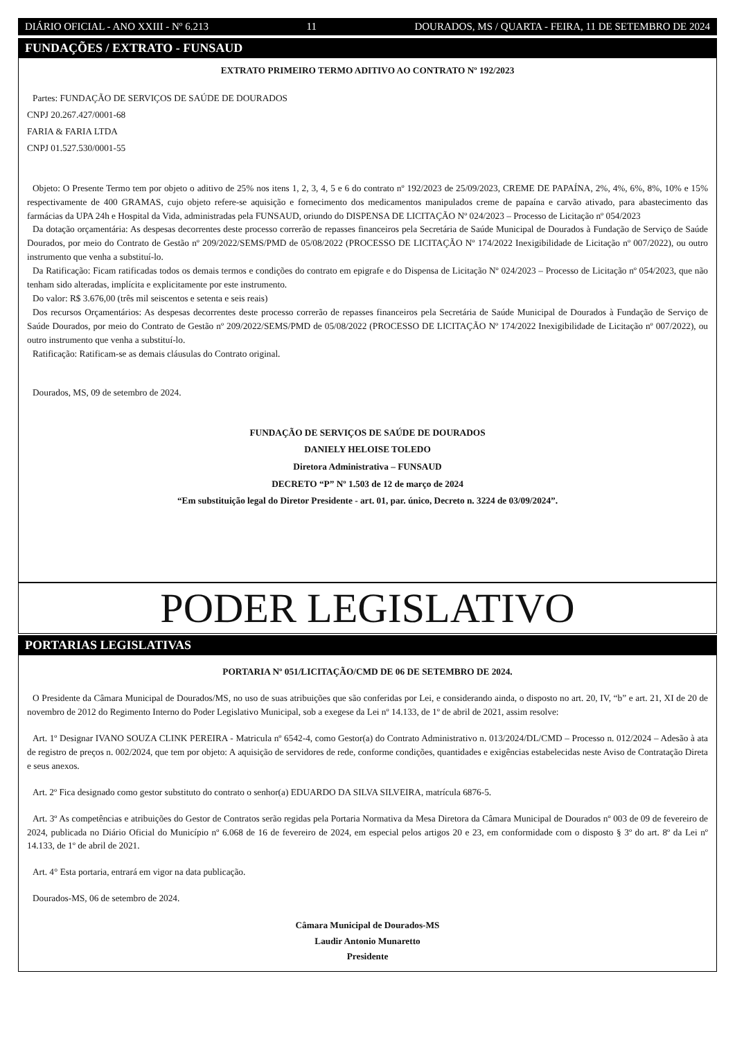DIÁRIO OFICIAL - ANO XXIII - Nº 6.213 11 DOURADOS, MS / QUARTA - FEIRA, 11 DE SETEMBRO DE 2024
FUNDAÇÕES / EXTRATO - FUNSAUD
EXTRATO PRIMEIRO TERMO ADITIVO AO CONTRATO Nº 192/2023
Partes: FUNDAÇÃO DE SERVIÇOS DE SAÚDE DE DOURADOS
CNPJ 20.267.427/0001-68
FARIA & FARIA LTDA
CNPJ 01.527.530/0001-55
Objeto: O Presente Termo tem por objeto o aditivo de 25% nos itens 1, 2, 3, 4, 5 e 6 do contrato nº 192/2023 de 25/09/2023, CREME DE PAPAÍNA, 2%, 4%, 6%, 8%, 10% e 15% respectivamente de 400 GRAMAS, cujo objeto refere-se aquisição e fornecimento dos medicamentos manipulados creme de papaína e carvão ativado, para abastecimento das farmácias da UPA 24h e Hospital da Vida, administradas pela FUNSAUD, oriundo do DISPENSA DE LICITAÇÃO Nº 024/2023 – Processo de Licitação nº 054/2023
Da dotação orçamentária: As despesas decorrentes deste processo correrão de repasses financeiros pela Secretária de Saúde Municipal de Dourados à Fundação de Serviço de Saúde Dourados, por meio do Contrato de Gestão nº 209/2022/SEMS/PMD de 05/08/2022 (PROCESSO DE LICITAÇÃO Nº 174/2022 Inexigibilidade de Licitação nº 007/2022), ou outro instrumento que venha a substituí-lo.
Da Ratificação: Ficam ratificadas todos os demais termos e condições do contrato em epigrafe e do Dispensa de Licitação Nº 024/2023 – Processo de Licitação nº 054/2023, que não tenham sido alteradas, implícita e explicitamente por este instrumento.
Do valor: R$ 3.676,00 (três mil seiscentos e setenta e seis reais)
Dos recursos Orçamentários: As despesas decorrentes deste processo correrão de repasses financeiros pela Secretária de Saúde Municipal de Dourados à Fundação de Serviço de Saúde Dourados, por meio do Contrato de Gestão nº 209/2022/SEMS/PMD de 05/08/2022 (PROCESSO DE LICITAÇÃO Nº 174/2022 Inexigibilidade de Licitação nº 007/2022), ou outro instrumento que venha a substituí-lo.
Ratificação: Ratificam-se as demais cláusulas do Contrato original.
Dourados, MS, 09 de setembro de 2024.
FUNDAÇÃO DE SERVIÇOS DE SAÚDE DE DOURADOS
DANIELY HELOISE TOLEDO
Diretora Administrativa – FUNSAUD
DECRETO “P” Nº 1.503 de 12 de março de 2024
“Em substituição legal do Diretor Presidente - art. 01, par. único, Decreto n. 3224 de 03/09/2024”.
PODER LEGISLATIVO
PORTARIAS LEGISLATIVAS
PORTARIA Nº 051/LICITAÇÃO/CMD DE 06 DE SETEMBRO DE 2024.
O Presidente da Câmara Municipal de Dourados/MS, no uso de suas atribuições que são conferidas por Lei, e considerando ainda, o disposto no art. 20, IV, “b” e art. 21, XI de 20 de novembro de 2012 do Regimento Interno do Poder Legislativo Municipal, sob a exegese da Lei nº 14.133, de 1º de abril de 2021, assim resolve:
Art. 1º Designar IVANO SOUZA CLINK PEREIRA - Matricula nº 6542-4, como Gestor(a) do Contrato Administrativo n. 013/2024/DL/CMD – Processo n. 012/2024 – Adesão à ata de registro de preços n. 002/2024, que tem por objeto: A aquisição de servidores de rede, conforme condições, quantidades e exigências estabelecidas neste Aviso de Contratação Direta e seus anexos.
Art. 2º Fica designado como gestor substituto do contrato o senhor(a) EDUARDO DA SILVA SILVEIRA, matrícula 6876-5.
Art. 3º As competências e atribuições do Gestor de Contratos serão regidas pela Portaria Normativa da Mesa Diretora da Câmara Municipal de Dourados nº 003 de 09 de fevereiro de 2024, publicada no Diário Oficial do Município nº 6.068 de 16 de fevereiro de 2024, em especial pelos artigos 20 e 23, em conformidade com o disposto § 3º do art. 8º da Lei nº 14.133, de 1º de abril de 2021.
Art. 4° Esta portaria, entrará em vigor na data publicação.
Dourados-MS, 06 de setembro de 2024.
Câmara Municipal de Dourados-MS
Laudir Antonio Munaretto
Presidente